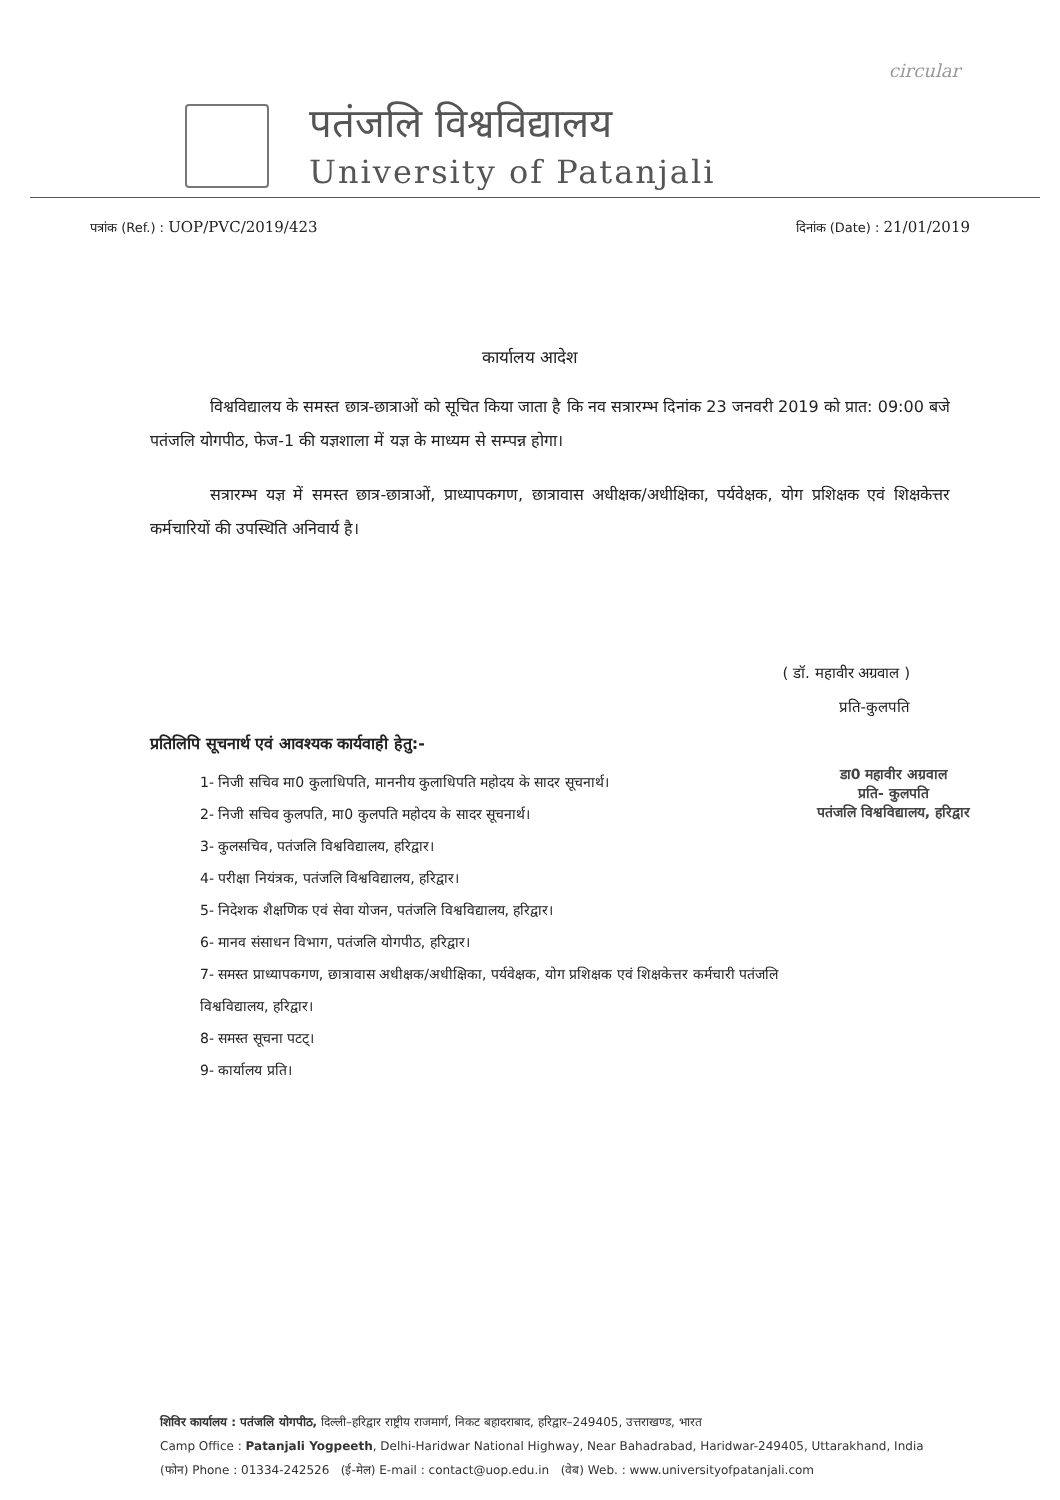circular
पतंजलि विश्वविद्यालय
University of Patanjali
पत्रांक (Ref.) : UOP/PVC/2019/423
दिनांक (Date) : 21/01/2019
कार्यालय आदेश
विश्वविद्यालय के समस्त छात्र-छात्राओं को सूचित किया जाता है कि नव सत्रारम्भ दिनांक 23 जनवरी 2019 को प्रात: 09:00 बजे पतंजलि योगपीठ, फेज-1 की यज्ञशाला में यज्ञ के माध्यम से सम्पन्न होगा।
सत्रारम्भ यज्ञ में समस्त छात्र-छात्राओं, प्राध्यापकगण, छात्रावास अधीक्षक/अधीक्षिका, पर्यवेक्षक, योग प्रशिक्षक एवं शिक्षकेत्तर कर्मचारियों की उपस्थिति अनिवार्य है।
( डॉ. महावीर अग्रवाल )
प्रति-कुलपति
प्रतिलिपि सूचनार्थ एवं आवश्यक कार्यवाही हेतु:-
1- निजी सचिव मा0 कुलाधिपति, माननीय कुलाधिपति महोदय के सादर सूचनार्थ।
2- निजी सचिव कुलपति, मा0 कुलपति महोदय के सादर सूचनार्थ।
3- कुलसचिव, पतंजलि विश्वविद्यालय, हरिद्वार।
4- परीक्षा नियंत्रक, पतंजलि विश्वविद्यालय, हरिद्वार।
5- निदेशक शैक्षणिक एवं सेवा योजन, पतंजलि विश्वविद्यालय, हरिद्वार।
6- मानव संसाधन विभाग, पतंजलि योगपीठ, हरिद्वार।
7- समस्त प्राध्यापकगण, छात्रावास अधीक्षक/अधीक्षिका, पर्यवेक्षक, योग प्रशिक्षक एवं शिक्षकेत्तर कर्मचारी पतंजलि विश्वविद्यालय, हरिद्वार।
8- समस्त सूचना पटट्।
9- कार्यालय प्रति।
डा0 महावीर अग्रवाल
प्रति- कुलपति
पतंजलि विश्वविद्यालय, हरिद्वार
शिविर कार्यालय : पतंजलि योगपीठ, दिल्ली–हरिद्वार राष्ट्रीय राजमार्ग, निकट बहादराबाद, हरिद्वार–249405, उत्तराखण्ड, भारत
Camp Office : Patanjali Yogpeeth, Delhi-Haridwar National Highway, Near Bahadrabad, Haridwar-249405, Uttarakhand, India
(फोन) Phone : 01334-242526 (ई-मेल) E-mail : contact@uop.edu.in (वेब) Web. : www.universityofpatanjali.com